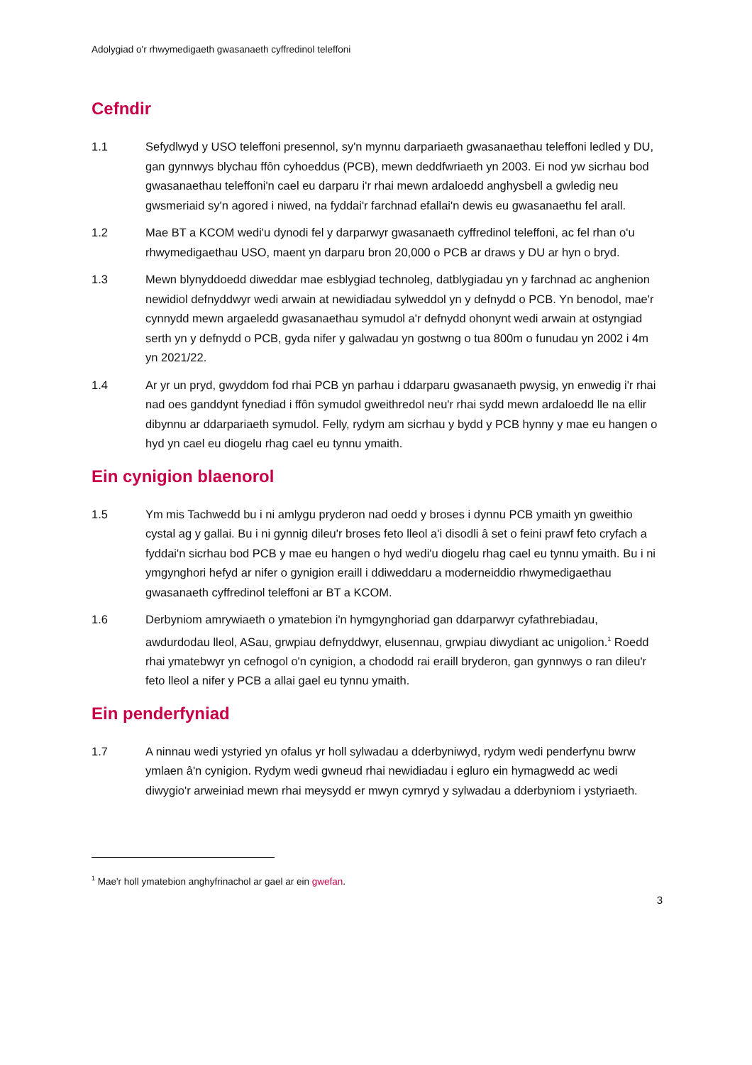Adolygiad o'r rhwymedigaeth gwasanaeth cyffredinol teleffoni
Cefndir
1.1 Sefydlwyd y USO teleffoni presennol, sy'n mynnu darpariaeth gwasanaethau teleffoni ledled y DU, gan gynnwys blychau ffôn cyhoeddus (PCB), mewn deddfwriaeth yn 2003. Ei nod yw sicrhau bod gwasanaethau teleffoni'n cael eu darparu i'r rhai mewn ardaloedd anghysbell a gwledig neu gwsmeriaid sy'n agored i niwed, na fyddai'r farchnad efallai'n dewis eu gwasanaethu fel arall.
1.2 Mae BT a KCOM wedi'u dynodi fel y darparwyr gwasanaeth cyffredinol teleffoni, ac fel rhan o'u rhwymedigaethau USO, maent yn darparu bron 20,000 o PCB ar draws y DU ar hyn o bryd.
1.3 Mewn blynyddoedd diweddar mae esblygiad technoleg, datblygiadau yn y farchnad ac anghenion newidiol defnyddwyr wedi arwain at newidiadau sylweddol yn y defnydd o PCB. Yn benodol, mae'r cynnydd mewn argaeledd gwasanaethau symudol a'r defnydd ohonynt wedi arwain at ostyngiad serth yn y defnydd o PCB, gyda nifer y galwadau yn gostwng o tua 800m o funudau yn 2002 i 4m yn 2021/22.
1.4 Ar yr un pryd, gwyddom fod rhai PCB yn parhau i ddarparu gwasanaeth pwysig, yn enwedig i'r rhai nad oes ganddynt fynediad i ffôn symudol gweithredol neu'r rhai sydd mewn ardaloedd lle na ellir dibynnu ar ddarpariaeth symudol. Felly, rydym am sicrhau y bydd y PCB hynny y mae eu hangen o hyd yn cael eu diogelu rhag cael eu tynnu ymaith.
Ein cynigion blaenorol
1.5 Ym mis Tachwedd bu i ni amlygu pryderon nad oedd y broses i dynnu PCB ymaith yn gweithio cystal ag y gallai. Bu i ni gynnig dileu'r broses feto lleol a'i disodli â set o feini prawf feto cryfach a fyddai'n sicrhau bod PCB y mae eu hangen o hyd wedi'u diogelu rhag cael eu tynnu ymaith. Bu i ni ymgynghori hefyd ar nifer o gynigion eraill i ddiweddaru a moderneiddio rhwymedigaethau gwasanaeth cyffredinol teleffoni ar BT a KCOM.
1.6 Derbyniom amrywiaeth o ymatebion i'n hymgynghoriad gan ddarparwyr cyfathrebiadau, awdurdodau lleol, ASau, grwpiau defnyddwyr, elusennau, grwpiau diwydiant ac unigolion.<sup>1</sup> Roedd rhai ymatebwyr yn cefnogol o'n cynigion, a chododd rai eraill bryderon, gan gynnwys o ran dileu'r feto lleol a nifer y PCB a allai gael eu tynnu ymaith.
Ein penderfyniad
1.7 A ninnau wedi ystyried yn ofalus yr holl sylwadau a dderbyniwyd, rydym wedi penderfynu bwrw ymlaen â'n cynigion. Rydym wedi gwneud rhai newidiadau i egluro ein hymagwedd ac wedi diwygio'r arweiniad mewn rhai meysydd er mwyn cymryd y sylwadau a dderbyniom i ystyriaeth.
<sup>1</sup> Mae'r holl ymatebion anghyfrinachol ar gael ar ein gwefan.
3